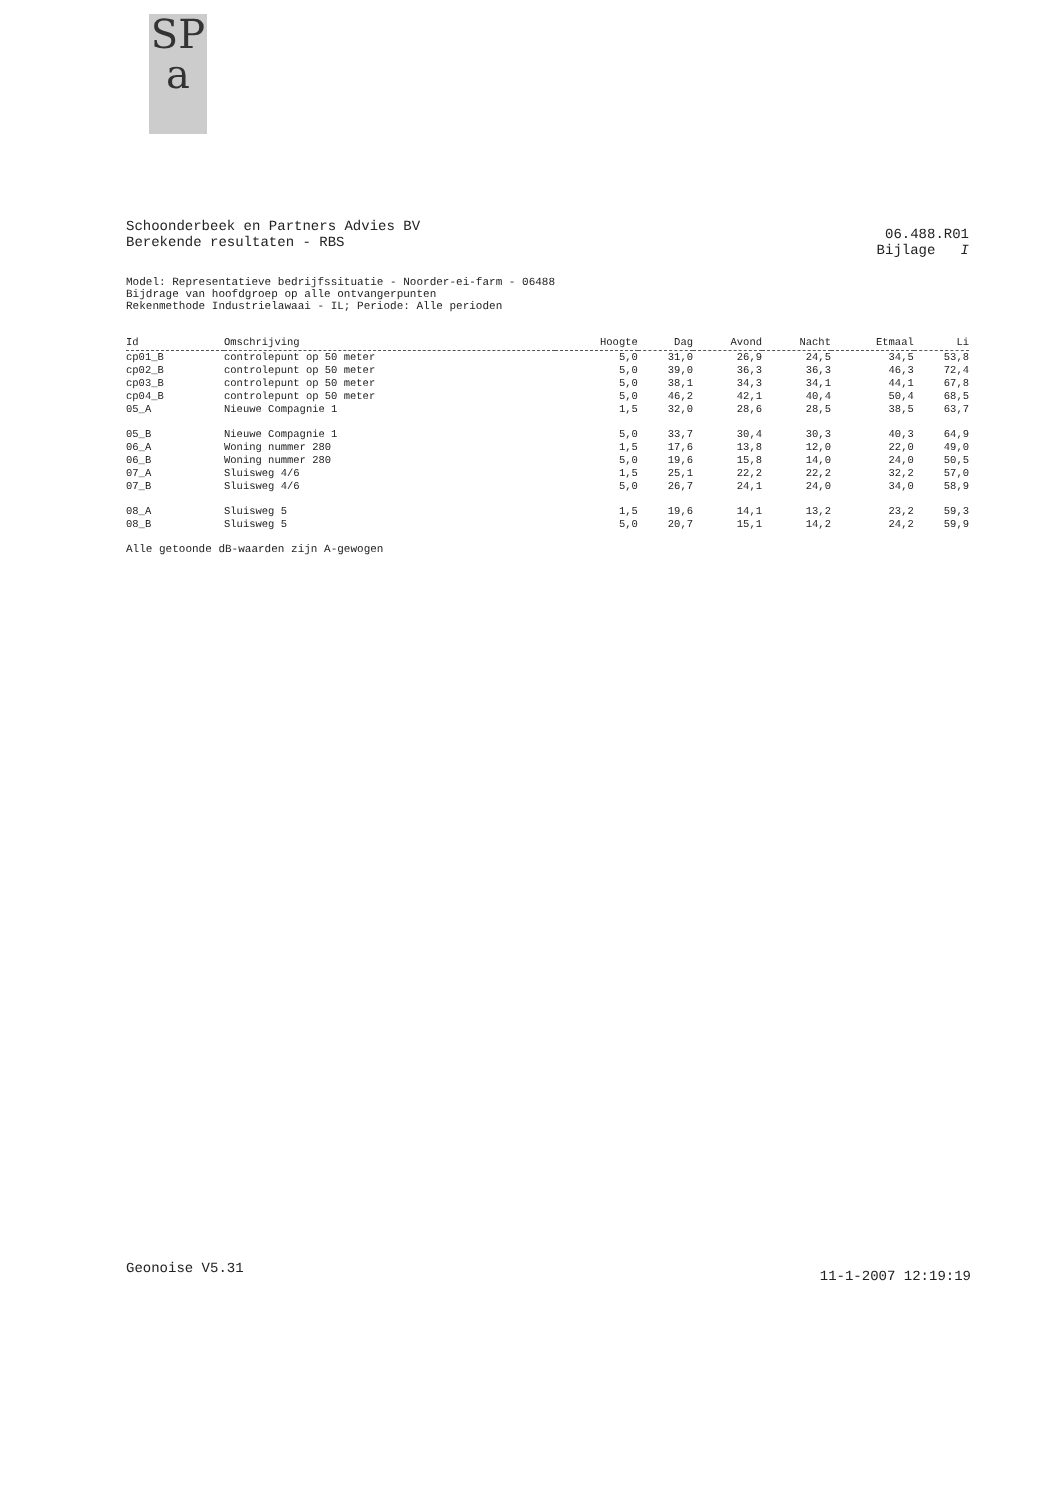SP
a
Schoonderbeek en Partners Advies BV
Berekende resultaten - RBS
06.488.R01
Bijlage I
Model: Representatieve bedrijfssituatie - Noorder-ei-farm - 06488
Bijdrage van hoofdgroep op alle ontvangerpunten
Rekenmethode Industrielawaai - IL; Periode: Alle perioden
| Id | Omschrijving | Hoogte | Dag | Avond | Nacht | Etmaal | Li |
| --- | --- | --- | --- | --- | --- | --- | --- |
| cp01_B | controlepunt op 50 meter | 5,0 | 31,0 | 26,9 | 24,5 | 34,5 | 53,8 |
| cp02_B | controlepunt op 50 meter | 5,0 | 39,0 | 36,3 | 36,3 | 46,3 | 72,4 |
| cp03_B | controlepunt op 50 meter | 5,0 | 38,1 | 34,3 | 34,1 | 44,1 | 67,8 |
| cp04_B | controlepunt op 50 meter | 5,0 | 46,2 | 42,1 | 40,4 | 50,4 | 68,5 |
| 05_A | Nieuwe Compagnie 1 | 1,5 | 32,0 | 28,6 | 28,5 | 38,5 | 63,7 |
| 05_B | Nieuwe Compagnie 1 | 5,0 | 33,7 | 30,4 | 30,3 | 40,3 | 64,9 |
| 06_A | Woning nummer 280 | 1,5 | 17,6 | 13,8 | 12,0 | 22,0 | 49,0 |
| 06_B | Woning nummer 280 | 5,0 | 19,6 | 15,8 | 14,0 | 24,0 | 50,5 |
| 07_A | Sluisweg 4/6 | 1,5 | 25,1 | 22,2 | 22,2 | 32,2 | 57,0 |
| 07_B | Sluisweg 4/6 | 5,0 | 26,7 | 24,1 | 24,0 | 34,0 | 58,9 |
| 08_A | Sluisweg 5 | 1,5 | 19,6 | 14,1 | 13,2 | 23,2 | 59,3 |
| 08_B | Sluisweg 5 | 5,0 | 20,7 | 15,1 | 14,2 | 24,2 | 59,9 |
Alle getoonde dB-waarden zijn A-gewogen
Geonoise V5.31 11-1-2007 12:19:19